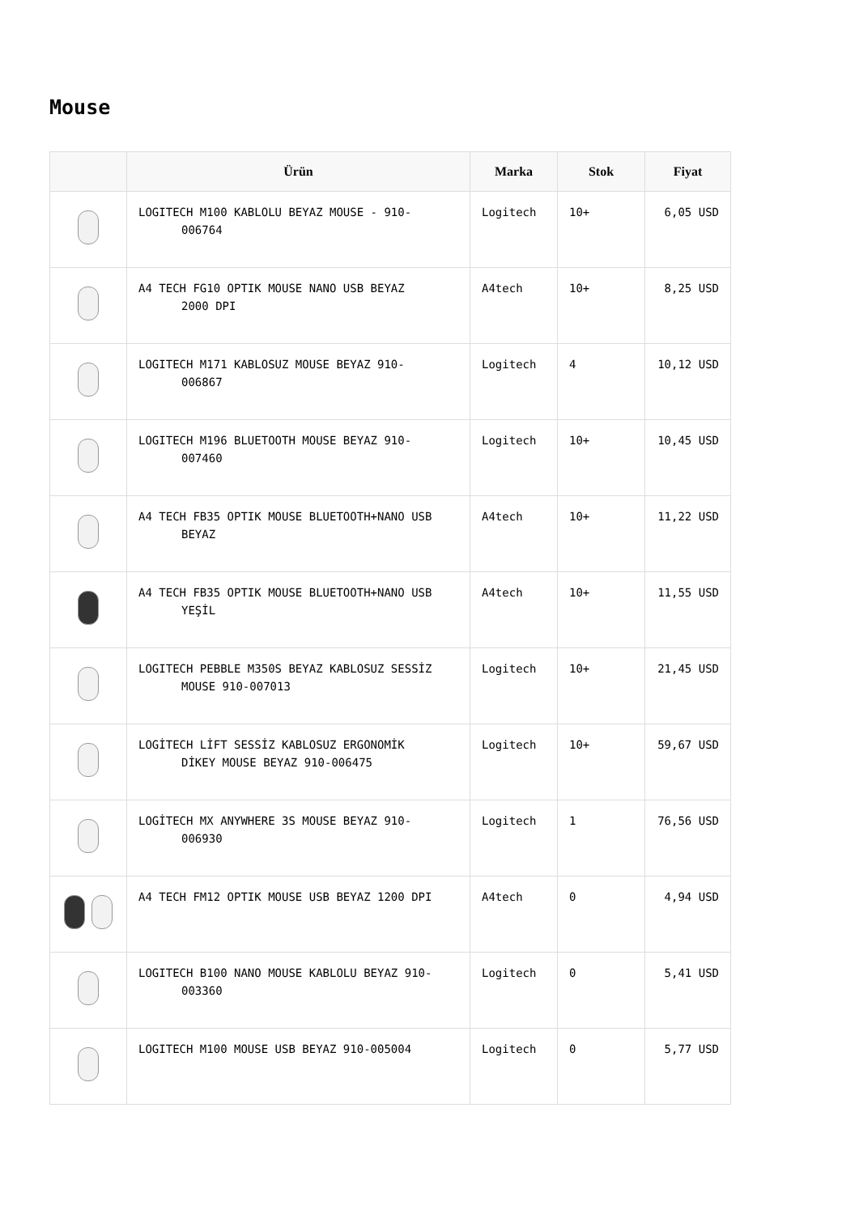Mouse
| | Ürün | Marka | Stok | Fiyat |
| --- | --- | --- | --- | --- |
| | LOGITECH M100 KABLOLU BEYAZ MOUSE - 910- 006764 | Logitech | 10+ | 6,05 USD |
| | A4 TECH FG10 OPTIK MOUSE NANO USB BEYAZ 2000 DPI | A4tech | 10+ | 8,25 USD |
| | LOGITECH M171 KABLOSUZ MOUSE BEYAZ 910- 006867 | Logitech | 4 | 10,12 USD |
| | LOGITECH M196 BLUETOOTH MOUSE BEYAZ 910- 007460 | Logitech | 10+ | 10,45 USD |
| | A4 TECH FB35 OPTIK MOUSE BLUETOOTH+NANO USB BEYAZ | A4tech | 10+ | 11,22 USD |
| | A4 TECH FB35 OPTIK MOUSE BLUETOOTH+NANO USB YEŞİL | A4tech | 10+ | 11,55 USD |
| | LOGITECH PEBBLE M350S BEYAZ KABLOSUZ SESSİZ MOUSE 910-007013 | Logitech | 10+ | 21,45 USD |
| | LOGİTECH LİFT SESSİZ KABLOSUZ ERGONOMİK DİKEY MOUSE BEYAZ 910-006475 | Logitech | 10+ | 59,67 USD |
| | LOGİTECH MX ANYWHERE 3S MOUSE BEYAZ 910- 006930 | Logitech | 1 | 76,56 USD |
| | A4 TECH FM12 OPTIK MOUSE USB BEYAZ 1200 DPI | A4tech | 0 | 4,94 USD |
| | LOGITECH B100 NANO MOUSE KABLOLU BEYAZ 910- 003360 | Logitech | 0 | 5,41 USD |
| | LOGITECH M100 MOUSE USB BEYAZ 910-005004 | Logitech | 0 | 5,77 USD |